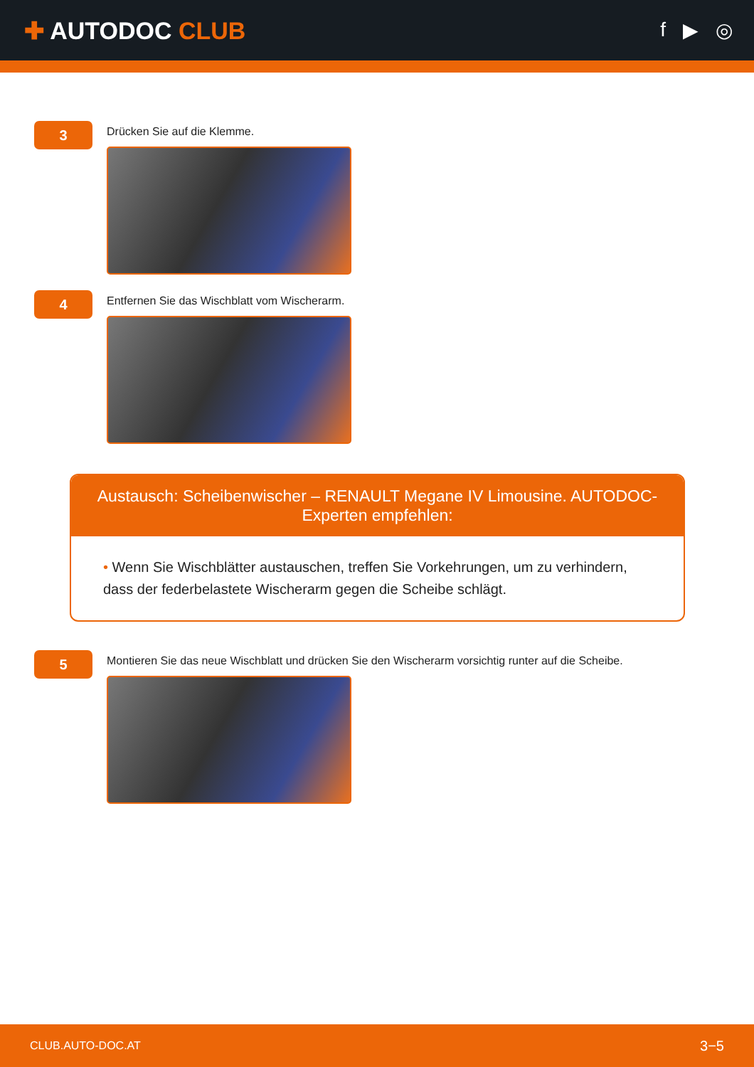✚ AUTODOC CLUB
f ▶ ◎
3
Drücken Sie auf die Klemme.
4
Entfernen Sie das Wischblatt vom Wischerarm.
Austausch: Scheibenwischer – RENAULT Megane IV Limousine. AUTODOC-Experten empfehlen:
• Wenn Sie Wischblätter austauschen, treffen Sie Vorkehrungen, um zu verhindern, dass der federbelastete Wischerarm gegen die Scheibe schlägt.
5
Montieren Sie das neue Wischblatt und drücken Sie den Wischerarm vorsichtig runter auf die Scheibe.
CLUB.AUTO-DOC.AT 3−5